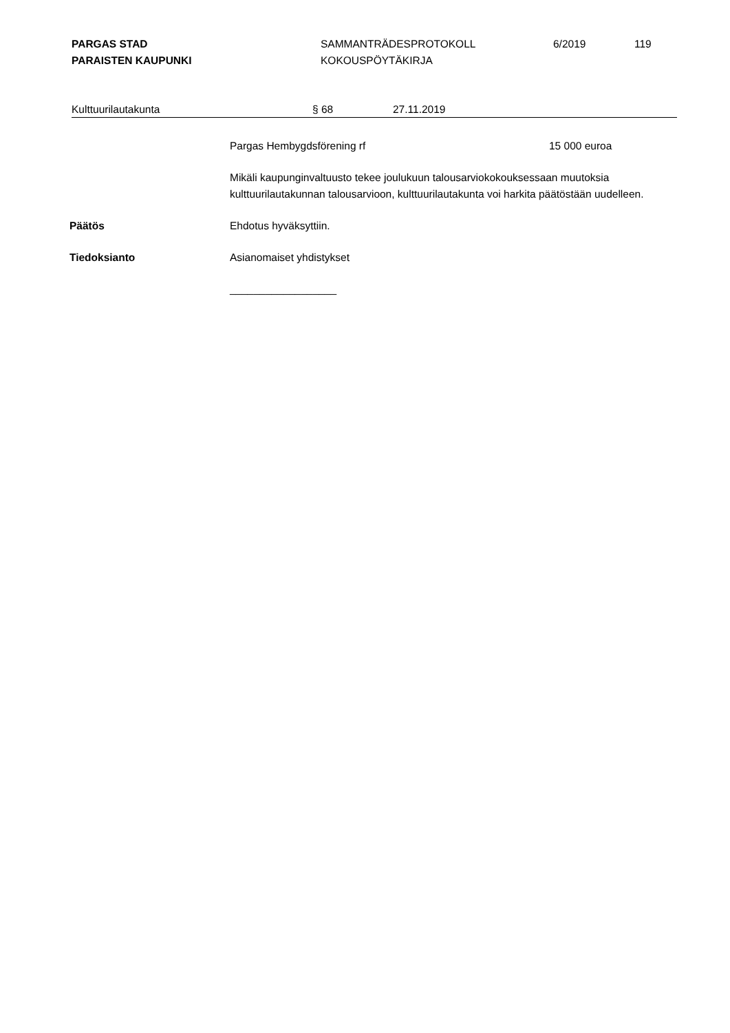PARGAS STAD
PARAISTEN KAUPUNKI
SAMMANTRÄDESPROTOKOLL
KOKOUSPÖYTÄKIRJA
6/2019 119
Kulttuurilautakunta § 68 27.11.2019
Pargas Hembygdsförening rf 15 000 euroa
Mikäli kaupunginvaltuusto tekee joulukuun talousarviokokouksessaan muutoksia kulttuurilautakunnan talousarvioon, kulttuurilautakunta voi harkita päätöstään uudelleen.
Päätös Ehdotus hyväksyttiin.
Tiedoksianto Asianomaiset yhdistykset
__________________